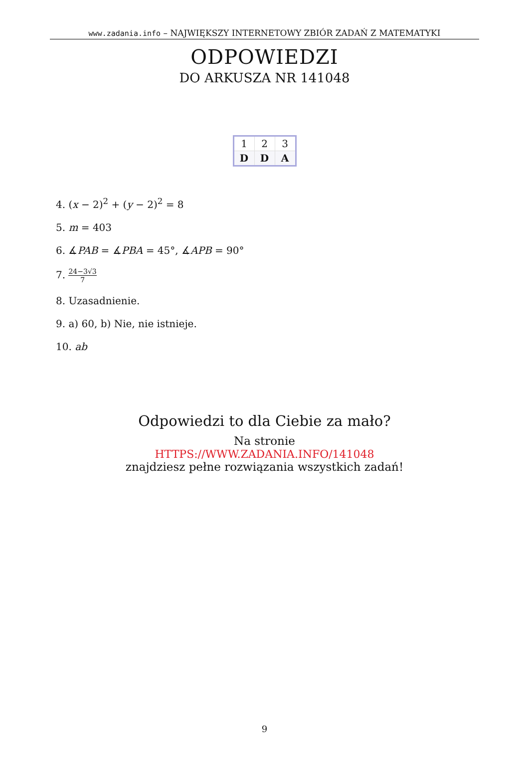www.zadania.info – NAJWIĘKSZY INTERNETOWY ZBIÓR ZADAŃ Z MATEMATYKI
ODPOWIEDZI
DO ARKUSZA NR 141048
| 1 | 2 | 3 |
| --- | --- | --- |
| D | D | A |
4. (x − 2)<sup>2</sup> + (y − 2)<sup>2</sup> = 8
5. m = 403
6. ∡PAB = ∡PBA = 45°, ∡APB = 90°
7. 24−3√3 7
8. Uzasadnienie.
9. a) 60, b) Nie, nie istnieje.
10. ab
Odpowiedzi to dla Ciebie za mało?
Na stronie
HTTPS://WWW.ZADANIA.INFO/141048
znajdziesz pełne rozwiązania wszystkich zadań!
9